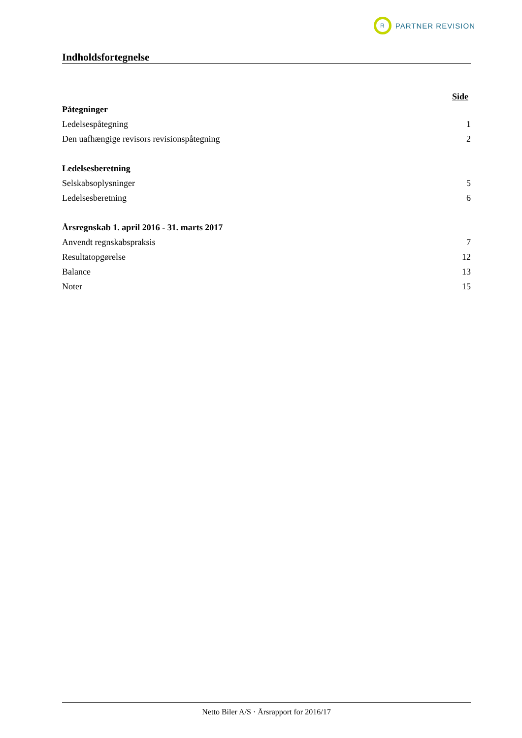R
PARTNER REVISION
Indholdsfortegnelse
Side
Påtegninger
Ledelsespåtegning 1
Den uafhængige revisors revisionspåtegning 2
Ledelsesberetning
Selskabsoplysninger 5
Ledelsesberetning 6
Årsregnskab 1. april 2016 - 31. marts 2017
Anvendt regnskabspraksis 7
Resultatopgørelse 12
Balance 13
Noter 15
Netto Biler A/S · Årsrapport for 2016/17